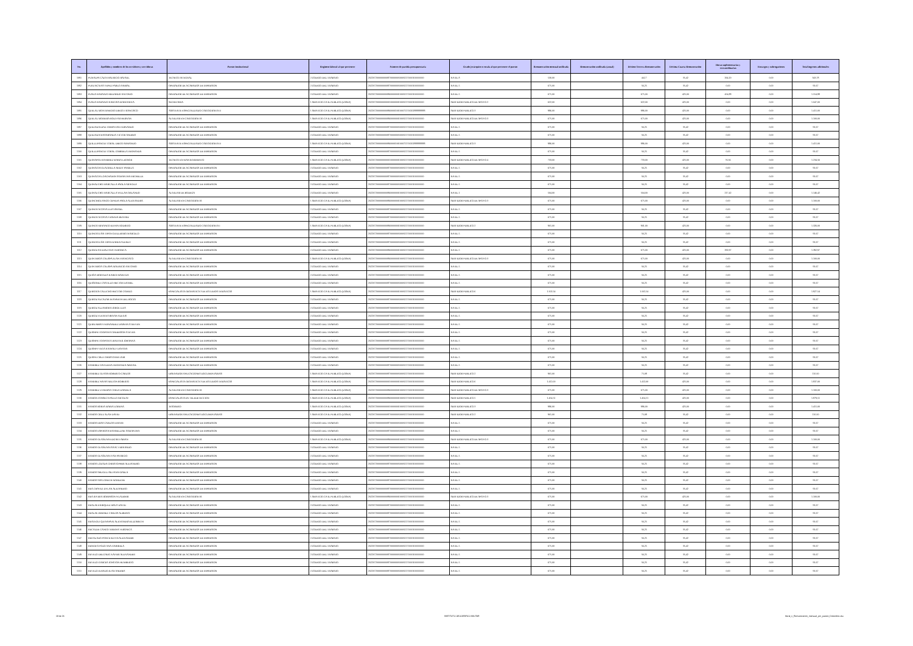| No. | Apellidos y nombres de los servidores y servidoras | Puesto Institucional | Regimen laboral al que pertenece | Número de partida presupuestaria | Grado jerárquico o escala al que pertenece el puesto | Remuneración mensual unificada | Remuneración unificada (anual) | Décimo Tercera Remuneración | Décima Cuarta Remuneración | Horas suplementarias y extraordinarias | Encargos y subrogaciones | Total ingresos adicionales |
| --- | --- | --- | --- | --- | --- | --- | --- | --- | --- | --- | --- | --- |
| 1091 | PUMALPA CAZA MAURICIO RAFAEL | TECNICO INTEGRAL | 2.CODIGO DEL TRABAJO | 2022072000000000870000000500051170000100000000 | NIVEL 8 | 530,00 | | 44,17 | 35,42 | 264,20 | 0,00 | 343,78 |
| 1092 | PURUNCAJAS YEPEZ PABLO ANIBAL | OPERADOR DE ACABADOS DE IMPRESION | 2.CODIGO DEL TRABAJO | 2022072000000000870000000500051170000100000000 | NIVEL 5 | 675,00 | | 56,25 | 35,42 | 0,00 | 0,00 | 91,67 |
| 1093 | PUSDA NARANJO MEDARDO ANTONIO | OPERADOR DE ACABADOS DE IMPRESION | 2.CODIGO DEL TRABAJO | 2022072000000000860000000100051170000100000000 | NIVEL 5 | 675,00 | | 675,00 | 425,00 | 454,88 | 0,00 | 1.554,88 |
| 1094 | PUSDA NARANJO NARCISA MARGARITA | SECRETARIA | 1.SERVICIO CIVIL PUBLICO (LOSEP) | 2022072000000000010000000100051170000100000000 | SERVIDOR PUBLICO DE APOYO 2 | 622,00 | | 622,00 | 425,00 | 0,00 | 0,00 | 1.047,00 |
| 1095 | QUELAL MONTENEGRO DIEGO FRANCISCO | ASISTENTE ESPECIALIZADO CARTOGRAFIA II | 1.SERVICIO CIVIL PUBLICO (LOSEP) | 20220720000000008600001001000711700202888888888 | SERVIDOR PUBLICO 3 | 986,00 | | 986,00 | 425,00 | 0,00 | 0,00 | 1.411,00 |
| 1096 | QUELAL MOREIRA BOLIVAR HERNAN | AUXILIAR EN CARTOGRAFIA | 1.SERVICIO CIVIL PUBLICO (LOSEP) | 2022072000000000860000000100051170000100000000 | SERVIDOR PUBLICO DE APOYO 3 | 675,00 | | 675,00 | 425,00 | 0,00 | 0,00 | 1.100,00 |
| 1097 | QUEZADA DIAZ CHRISTIAN FERNANDO | OPERADOR DE ACABADOS DE IMPRESION | 2.CODIGO DEL TRABAJO | 2022072000000000870000000500051170000100000000 | NIVEL 5 | 675,00 | | 56,25 | 35,42 | 0,00 | 0,00 | 91,67 |
| 1098 | QUEZADA MASABANDA VICTOR ANDRES | OPERADOR DE ACABADOS DE IMPRESION | 2.CODIGO DEL TRABAJO | 2022072000000000870000000500051170000100000000 | NIVEL 5 | 675,00 | | 56,25 | 35,42 | 0,00 | 0,00 | 91,67 |
| 1099 | QUILLUPANGUI TORAL DIEGO ARMANDO | ASISTENTE ESPECIALIZADO CARTOGRAFIA II | 1.SERVICIO CIVIL PUBLICO (LOSEP) | 20220720000000008600001001000711700202888888888 | SERVIDOR PUBLICO 3 | 986,00 | | 986,00 | 425,00 | 0,00 | 0,00 | 1.411,00 |
| 1100 | QUILLUPANGUI TORAL GABRIELA FERNANDA | OPERADOR DE ACABADOS DE IMPRESION | 2.CODIGO DEL TRABAJO | 2022072000000000870000000500051170000100000000 | NIVEL 5 | 675,00 | | 56,25 | 35,42 | 0,00 | 0,00 | 91,67 |
| 1101 | QUINAPAXI RAMIREZ MARIA LEONOR | TECNICO EN MANTENIMIENTO | 1.SERVICIO CIVIL PUBLICO (LOSEP) | 2022072000000000010000000100051170000100000000 | SERVIDOR PUBLICO DE APOYO 4 | 733,00 | | 733,00 | 425,00 | 76,56 | 0,00 | 1.234,56 |
| 1102 | QUINATOA GUAGRILLA NEIDY PAMELA | OPERADOR DE ACABADOS DE IMPRESION | 2.CODIGO DEL TRABAJO | 2022072000000000870000000500051170000100000000 | NIVEL 5 | 675,00 | | 56,25 | 35,42 | 0,00 | 0,00 | 91,67 |
| 1103 | QUINATOA LOACHAMIN SAMANTHA MICHELLE | OPERADOR DE ACABADOS DE IMPRESION | 2.CODIGO DEL TRABAJO | 2022072000000000870000000500051170000100000000 | NIVEL 5 | 675,00 | | 56,25 | 35,42 | 0,00 | 0,00 | 91,67 |
| 1104 | QUINAUCHO MARCALLA PAOLA ARACELY | OPERADOR DE ACABADOS DE IMPRESION | 2.CODIGO DEL TRABAJO | 2022072000000000870000000500051170000100000000 | NIVEL 5 | 675,00 | | 56,25 | 35,42 | 0,00 | 0,00 | 91,67 |
| 1105 | QUINAUCHO MARCALLA WILLAN ORLANDO | AUXILIAR DE BODEGA | 2.CODIGO DEL TRABAJO | 2022072000000000860000000100051170000100000000 | NIVEL 1 | 504,00 | | 504,00 | 425,00 | 217,42 | 0,00 | 1.146,42 |
| 1106 | QUINCHIGUANGO CEPEDA PAOLA ALEXANDRA | AUXILIAR EN CARTOGRAFIA | 1.SERVICIO CIVIL PUBLICO (LOSEP) | 2022072000000000860000000100051170000100000000 | SERVIDOR PUBLICO DE APOYO 3 | 675,00 | | 675,00 | 425,00 | 0,00 | 0,00 | 1.100,00 |
| 1107 | QUINGA ACOSTA LUIS ISRAEL | OPERADOR DE ACABADOS DE IMPRESION | 2.CODIGO DEL TRABAJO | 2022072000000000870000000500051170000100000000 | NIVEL 5 | 675,00 | | 56,25 | 35,42 | 0,00 | 0,00 | 91,67 |
| 1108 | QUINGA ACOSTA YESENIA BEATRIZ | OPERADOR DE ACABADOS DE IMPRESION | 2.CODIGO DEL TRABAJO | 2022072000000000870000000500051170000100000000 | NIVEL 5 | 675,00 | | 56,25 | 35,42 | 0,00 | 0,00 | 91,67 |
| 1109 | QUINGA MINANGO EDWIN RODRIGO | ASISTENTE ESPECIALIZADO CARTOGRAFIA I | 1.SERVICIO CIVIL PUBLICO (LOSEP) | 2022072000000000860000000100051170000100000000 | SERVIDOR PUBLICO 2 | 901,00 | | 901,00 | 425,00 | 0,00 | 0,00 | 1.326,00 |
| 1110 | QUINGATUÑA TIPAN GUILLERMO MARCELO | OPERADOR DE ACABADOS DE IMPRESION | 2.CODIGO DEL TRABAJO | 2022072000000000870000000500051170000100000000 | NIVEL 5 | 675,00 | | 56,25 | 35,42 | 0,00 | 0,00 | 91,67 |
| 1111 | QUINGATUÑA TIPAN KAREN SLENDY | OPERADOR DE ACABADOS DE IMPRESION | 2.CODIGO DEL TRABAJO | 2022072000000000870000000500051170000100000000 | NIVEL 5 | 675,00 | | 56,25 | 35,42 | 0,00 | 0,00 | 91,67 |
| 1112 | QUINGUAN DIAZ ANA VERONICA | OPERADOR DE ACABADOS DE IMPRESION | 2.CODIGO DEL TRABAJO | 2022072000000000860000000100051170000200000000 | NIVEL 5 | 675,00 | | 675,00 | 425,00 | 292,97 | 0,00 | 1.392,97 |
| 1113 | QUINTEROS CALISPA JUAN FRANCISCO | AUXILIAR EN CARTOGRAFIA | 1.SERVICIO CIVIL PUBLICO (LOSEP) | 2022072000000000860000000100051170000100000000 | SERVIDOR PUBLICO DE APOYO 3 | 675,00 | | 675,00 | 425,00 | 0,00 | 0,00 | 1.100,00 |
| 1114 | QUINTEROS CALISPA MAURICIO ANTONIO | OPERADOR DE ACABADOS DE IMPRESION | 2.CODIGO DEL TRABAJO | 2022072000000000870000000500051170000100000000 | NIVEL 5 | 675,00 | | 56,25 | 35,42 | 0,00 | 0,00 | 91,67 |
| 1115 | QUIÑA MORALES KAREN MARITZA | OPERADOR DE ACABADOS DE IMPRESION | 2.CODIGO DEL TRABAJO | 2022072000000000870000000500051170000100000000 | NIVEL 5 | 675,00 | | 56,25 | 35,42 | 0,00 | 0,00 | 91,67 |
| 1116 | QUIÑONEZ CASTILLO HECTOR DANIEL | OPERADOR DE ACABADOS DE IMPRESION | 2.CODIGO DEL TRABAJO | 2022072000000000870000000500051170000100000000 | NIVEL 5 | 675,00 | | 56,25 | 35,42 | 0,00 | 0,00 | 91,67 |
| 1117 | QUIROGA CALUCHO HECTOR CAMILO | ESPECIALISTA GEOMATICA 3 DE ESTUDIOS TEMATICOS | 1.SERVICIO CIVIL PUBLICO (LOSEP) | 2022072000000000010000000100051170000100000000 | SERVIDOR PUBLICO 6 | 1.502,54 | | 1.502,54 | 425,00 | 0,00 | 0,00 | 1.927,54 |
| 1118 | QUIROZ ALCAZAR JEANNETH DEL ROCIO | OPERADOR DE ACABADOS DE IMPRESION | 2.CODIGO DEL TRABAJO | 2022072000000000870000000500051170000100000000 | NIVEL 5 | 675,00 | | 56,25 | 35,42 | 0,00 | 0,00 | 91,67 |
| 1119 | QUIROZ ALZAMORA JORGE LUIS | OPERADOR DE ACABADOS DE IMPRESION | 2.CODIGO DEL TRABAJO | 2022072000000000870000000500051170000100000000 | NIVEL 5 | 675,00 | | 56,25 | 35,42 | 0,00 | 0,00 | 91,67 |
| 1120 | QUIROZ FUENTES BRYAN ALEXIS | OPERADOR DE ACABADOS DE IMPRESION | 2.CODIGO DEL TRABAJO | 2022072000000000870000000500051170000100000000 | NIVEL 5 | 675,00 | | 56,25 | 35,42 | 0,00 | 0,00 | 91,67 |
| 1121 | QUIRUMBAY FERNANDEZ DARWIN STEEVEN | OPERADOR DE ACABADOS DE IMPRESION | 2.CODIGO DEL TRABAJO | 2022072000000000870000000500051170000100000000 | NIVEL 5 | 675,00 | | 56,25 | 35,42 | 0,00 | 0,00 | 91,67 |
| 1122 | QUISHPE TOAPANTA ANDERSON STEVEN | OPERADOR DE ACABADOS DE IMPRESION | 2.CODIGO DEL TRABAJO | 2022072000000000870000000500051170000100000000 | NIVEL 5 | 675,00 | | 56,25 | 35,42 | 0,00 | 0,00 | 91,67 |
| 1123 | QUISHPE TOAPANTA JENIFFER JOHANNA | OPERADOR DE ACABADOS DE IMPRESION | 2.CODIGO DEL TRABAJO | 2022072000000000870000000500051170000100000000 | NIVEL 5 | 675,00 | | 56,25 | 35,42 | 0,00 | 0,00 | 91,67 |
| 1124 | QUISHPI VEGA NATHALY DAYANA | OPERADOR DE ACABADOS DE IMPRESION | 2.CODIGO DEL TRABAJO | 2022072000000000870000000500051170000100000000 | NIVEL 5 | 675,00 | | 56,25 | 35,42 | 0,00 | 0,00 | 91,67 |
| 1125 | QUISPE CRUZ CHRISTOFER JAIR | OPERADOR DE ACABADOS DE IMPRESION | 2.CODIGO DEL TRABAJO | 2022072000000000870000000500051170000100000000 | NIVEL 5 | 675,00 | | 56,25 | 35,42 | 0,00 | 0,00 | 91,67 |
| 1126 | RAMIREZ GAVILEMA FERNANDA ABIGAIL | OPERADOR DE ACABADOS DE IMPRESION | 2.CODIGO DEL TRABAJO | 2022072000000000870000000500051170000100000000 | NIVEL 5 | 675,00 | | 56,25 | 35,42 | 0,00 | 0,00 | 91,67 |
| 1127 | RAMIREZ GUAÑA ROBERTO CARLOS | DISENADOR APLICACIONES DOCUMENTARIAS | 1.SERVICIO CIVIL PUBLICO (LOSEP) | 2022072000000000870000000500051170000100000000 | SERVIDOR PUBLICO 2 | 901,00 | | 75,08 | 35,42 | 0,00 | 0,00 | 110,50 |
| 1128 | RAMIREZ NAVAS MILTON ROBERTO | ESPECIALISTA GEOMATICA 3 DE ESTUDIOS TEMATICOS | 1.SERVICIO CIVIL PUBLICO (LOSEP) | 2022072000000000010000000100051170000100000000 | SERVIDOR PUBLICO 6 | 1.412,00 | | 1.412,00 | 425,00 | 0,00 | 0,00 | 1.837,00 |
| 1129 | RAMIREZ UTRERAS CARLA DANIELA | AUXILIAR EN CARTOGRAFIA | 1.SERVICIO CIVIL PUBLICO (LOSEP) | 2022072000000000860000000100051170000100000000 | SERVIDOR PUBLICO DE APOYO 3 | 675,00 | | 675,00 | 425,00 | 0,00 | 0,00 | 1.100,00 |
| 1130 | RAMON FONSECA PAULO NICOLAY | ESPECIALISTA EN TELEDETECCION | 1.SERVICIO CIVIL PUBLICO (LOSEP) | 2022072000000000860000000100051170000100000000 | SERVIDOR PUBLICO 5 | 1.454,51 | | 1.454,51 | 425,00 | 0,00 | 0,00 | 1.879,51 |
| 1131 | RAMOS BORJA MARIA LORENA | TESORERO | 1.SERVICIO CIVIL PUBLICO (LOSEP) | 2022072000000000010000000100051170000100000000 | SERVIDOR PUBLICO 3 | 986,00 | | 986,00 | 425,00 | 0,00 | 0,00 | 1.411,00 |
| 1132 | RAMOS CRUZ ALAN DAVID | DISENADOR APLICACIONES DOCUMENTARIAS | 1.SERVICIO CIVIL PUBLICO (LOSEP) | 2022072000000000870000000500051170000100000000 | SERVIDOR PUBLICO 2 | 901,00 | | 75,08 | 35,42 | 0,00 | 0,00 | 110,50 |
| 1133 | RAMOS ERAS CARLOS EFRAIN | OPERADOR DE ACABADOS DE IMPRESION | 2.CODIGO DEL TRABAJO | 2022072000000000870000000500051170000100000000 | NIVEL 5 | 675,00 | | 56,25 | 35,42 | 0,00 | 0,00 | 91,67 |
| 1134 | RAMOS ESPINOSA MAYBELLINE SAMANTHA | OPERADOR DE ACABADOS DE IMPRESION | 2.CODIGO DEL TRABAJO | 2022072000000000870000000500051170000100000000 | NIVEL 5 | 675,00 | | 56,25 | 35,42 | 0,00 | 0,00 | 91,67 |
| 1135 | RAMOS GUAÑUNA EDGAR FABIAN | AUXILIAR EN CARTOGRAFIA | 1.SERVICIO CIVIL PUBLICO (LOSEP) | 2022072000000000860000000100051170000100000000 | SERVIDOR PUBLICO DE APOYO 3 | 675,00 | | 675,00 | 425,00 | 0,00 | 0,00 | 1.100,00 |
| 1136 | RAMOS GUAÑUNA ISAAC FERNANDO | OPERADOR DE ACABADOS DE IMPRESION | 2.CODIGO DEL TRABAJO | 2022072000000000870000000500051170000100000000 | NIVEL 5 | 675,00 | | 56,25 | 35,42 | 0,00 | 0,00 | 91,67 |
| 1137 | RAMOS GUAÑUNA IVAN PATRICIO | OPERADOR DE ACABADOS DE IMPRESION | 2.CODIGO DEL TRABAJO | 2022072000000000870000000500051170000100000000 | NIVEL 5 | 675,00 | | 56,25 | 35,42 | 0,00 | 0,00 | 91,67 |
| 1138 | RAMOS LOZADA CHRISTOPHER ALEJANDRO | OPERADOR DE ACABADOS DE IMPRESION | 2.CODIGO DEL TRABAJO | 2022072000000000870000000500051170000100000000 | NIVEL 5 | 675,00 | | 56,25 | 35,42 | 0,00 | 0,00 | 91,67 |
| 1139 | RAMOS SHUGULI SILVANA GISELA | OPERADOR DE ACABADOS DE IMPRESION | 2.CODIGO DEL TRABAJO | 2022072000000000870000000500051170000100000000 | NIVEL 5 | 675,00 | | 56,25 | 35,42 | 0,00 | 0,00 | 91,67 |
| 1140 | RAMOS SISA JANETH MARLENE | OPERADOR DE ACABADOS DE IMPRESION | 2.CODIGO DEL TRABAJO | 2022072000000000870000000500051170000100000000 | NIVEL 5 | 675,00 | | 56,25 | 35,42 | 0,00 | 0,00 | 91,67 |
| 1141 | REA CHAVEZ DYLAN ALEJANDRO | OPERADOR DE ACABADOS DE IMPRESION | 2.CODIGO DEL TRABAJO | 2022072000000000870000000500051170000100000000 | NIVEL 5 | 675,00 | | 56,25 | 35,42 | 0,00 | 0,00 | 91,67 |
| 1142 | REA RIVERA ROBINSON WLADIMIR | AUXILIAR EN CARTOGRAFIA | 1.SERVICIO CIVIL PUBLICO (LOSEP) | 2022072000000000860000000100051170000100000000 | SERVIDOR PUBLICO DE APOYO 3 | 675,00 | | 675,00 | 425,00 | 0,00 | 0,00 | 1.100,00 |
| 1143 | REALPE ENRIQUEZ JESUS DAVID | OPERADOR DE ACABADOS DE IMPRESION | 2.CODIGO DEL TRABAJO | 2022072000000000870000000500051170000100000000 | NIVEL 5 | 675,00 | | 56,25 | 35,42 | 0,00 | 0,00 | 91,67 |
| 1144 | REALPE JIMENEZ CARLOS ALBERTO | OPERADOR DE ACABADOS DE IMPRESION | 2.CODIGO DEL TRABAJO | 2022072000000000870000000500051170000100000000 | NIVEL 5 | 675,00 | | 56,25 | 35,42 | 0,00 | 0,00 | 91,67 |
| 1145 | REATEGUI QUINAPAXI ALEXANDRA ELIZABETH | OPERADOR DE ACABADOS DE IMPRESION | 2.CODIGO DEL TRABAJO | 2022072000000000870000000500051170000100000000 | NIVEL 5 | 675,00 | | 56,25 | 35,42 | 0,00 | 0,00 | 91,67 |
| 1146 | RECALDE CANGO XIMENA VERONICA | OPERADOR DE ACABADOS DE IMPRESION | 2.CODIGO DEL TRABAJO | 2022072000000000870000000500051170000100000000 | NIVEL 5 | 675,00 | | 56,25 | 35,42 | 0,00 | 0,00 | 91,67 |
| 1147 | REGALADO PONCE KEVIN ALEXANDER | OPERADOR DE ACABADOS DE IMPRESION | 2.CODIGO DEL TRABAJO | 2022072000000000870000000500051170000100000000 | NIVEL 5 | 675,00 | | 56,25 | 35,42 | 0,00 | 0,00 | 91,67 |
| 1148 | RENGIFO POZO ANA GABRIELA | OPERADOR DE ACABADOS DE IMPRESION | 2.CODIGO DEL TRABAJO | 2022072000000000870000000500051170000100000000 | NIVEL 5 | 675,00 | | 56,25 | 35,42 | 0,00 | 0,00 | 91,67 |
| 1149 | REVELO DELGADO XAVIER ALEXANDER | OPERADOR DE ACABADOS DE IMPRESION | 2.CODIGO DEL TRABAJO | 2022072000000000870000000500051170000100000000 | NIVEL 5 | 675,00 | | 56,25 | 35,42 | 0,00 | 0,00 | 91,67 |
| 1150 | REVELO GARCES JONSTON HUMBERTO | OPERADOR DE ACABADOS DE IMPRESION | 2.CODIGO DEL TRABAJO | 2022072000000000870000000500051170000100000000 | NIVEL 5 | 675,00 | | 56,25 | 35,42 | 0,00 | 0,00 | 91,67 |
| 1151 | REVELO JURADO JUAN ANDRES | OPERADOR DE ACABADOS DE IMPRESION | 2.CODIGO DEL TRABAJO | 2022072000000000870000000500051170000100000000 | NIVEL 5 | 675,00 | | 56,25 | 35,42 | 0,00 | 0,00 | 91,67 |
19 de 26 INSTITUTO GEOGRÁFICO MILITAR
literal_c_Remuneracion_mensual_por_puesto_Diciembre.xlsx